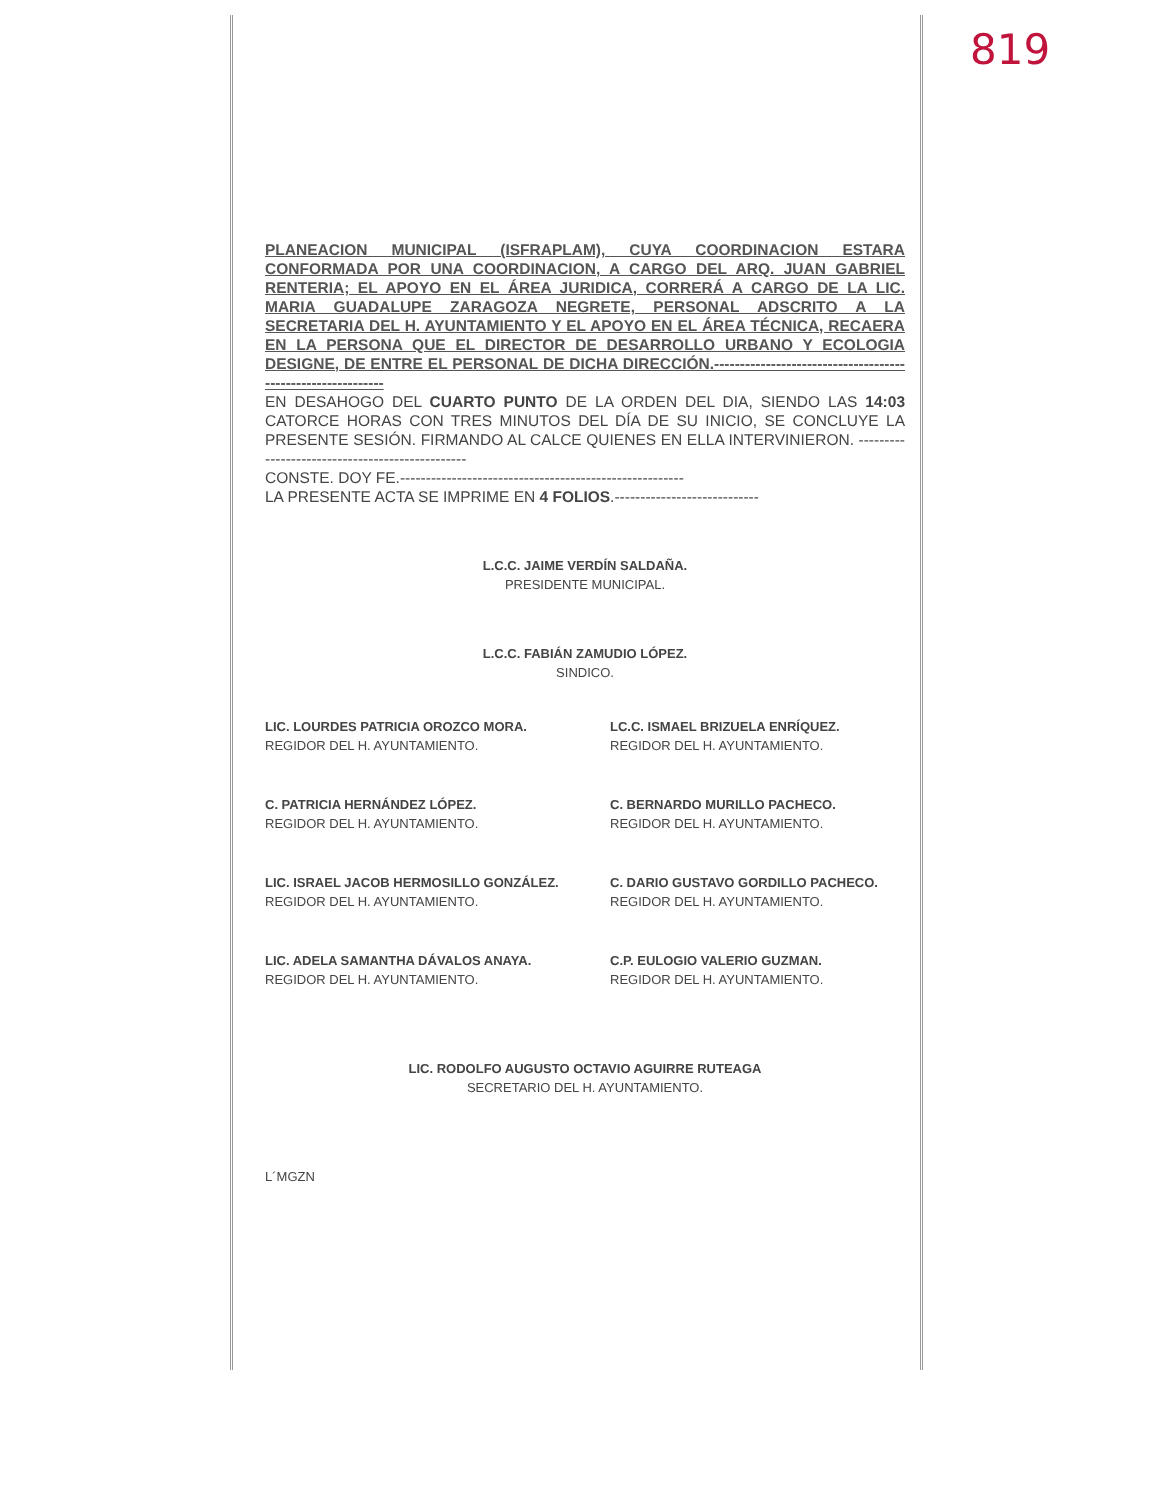819
PLANEACION MUNICIPAL (ISFRAPLAM), CUYA COORDINACION ESTARA CONFORMADA POR UNA COORDINACION, A CARGO DEL ARQ. JUAN GABRIEL RENTERIA; EL APOYO EN EL ÁREA JURIDICA, CORRERÁ A CARGO DE LA LIC. MARIA GUADALUPE ZARAGOZA NEGRETE, PERSONAL ADSCRITO A LA SECRETARIA DEL H. AYUNTAMIENTO Y EL APOYO EN EL ÁREA TÉCNICA, RECAERA EN LA PERSONA QUE EL DIRECTOR DE DESARROLLO URBANO Y ECOLOGIA DESIGNE, DE ENTRE EL PERSONAL DE DICHA DIRECCIÓN.------------------------------------------------------------
EN DESAHOGO DEL CUARTO PUNTO DE LA ORDEN DEL DIA, SIENDO LAS 14:03 CATORCE HORAS CON TRES MINUTOS DEL DÍA DE SU INICIO, SE CONCLUYE LA PRESENTE SESIÓN. FIRMANDO AL CALCE QUIENES EN ELLA INTERVINIERON. ------------------------------------------------
CONSTE. DOY FE.-------------------------------------------------------
LA PRESENTE ACTA SE IMPRIME EN 4 FOLIOS.----------------------------
L.C.C. JAIME VERDÍN SALDAÑA.
PRESIDENTE MUNICIPAL.
L.C.C. FABIÁN ZAMUDIO LÓPEZ.
SINDICO.
LIC. LOURDES PATRICIA OROZCO MORA.
REGIDOR DEL H. AYUNTAMIENTO.
LC.C. ISMAEL BRIZUELA ENRÍQUEZ.
REGIDOR DEL H. AYUNTAMIENTO.
C. PATRICIA HERNÁNDEZ LÓPEZ.
REGIDOR DEL H. AYUNTAMIENTO.
C. BERNARDO MURILLO PACHECO.
REGIDOR DEL H. AYUNTAMIENTO.
LIC. ISRAEL JACOB HERMOSILLO GONZÁLEZ.
REGIDOR DEL H. AYUNTAMIENTO.
C. DARIO GUSTAVO GORDILLO PACHECO.
REGIDOR DEL H. AYUNTAMIENTO.
LIC. ADELA SAMANTHA DÁVALOS ANAYA.
REGIDOR DEL H. AYUNTAMIENTO.
C.P. EULOGIO VALERIO GUZMAN.
REGIDOR DEL H. AYUNTAMIENTO.
LIC. RODOLFO AUGUSTO OCTAVIO AGUIRRE RUTEAGA
SECRETARIO DEL H. AYUNTAMIENTO.
L´MGZN